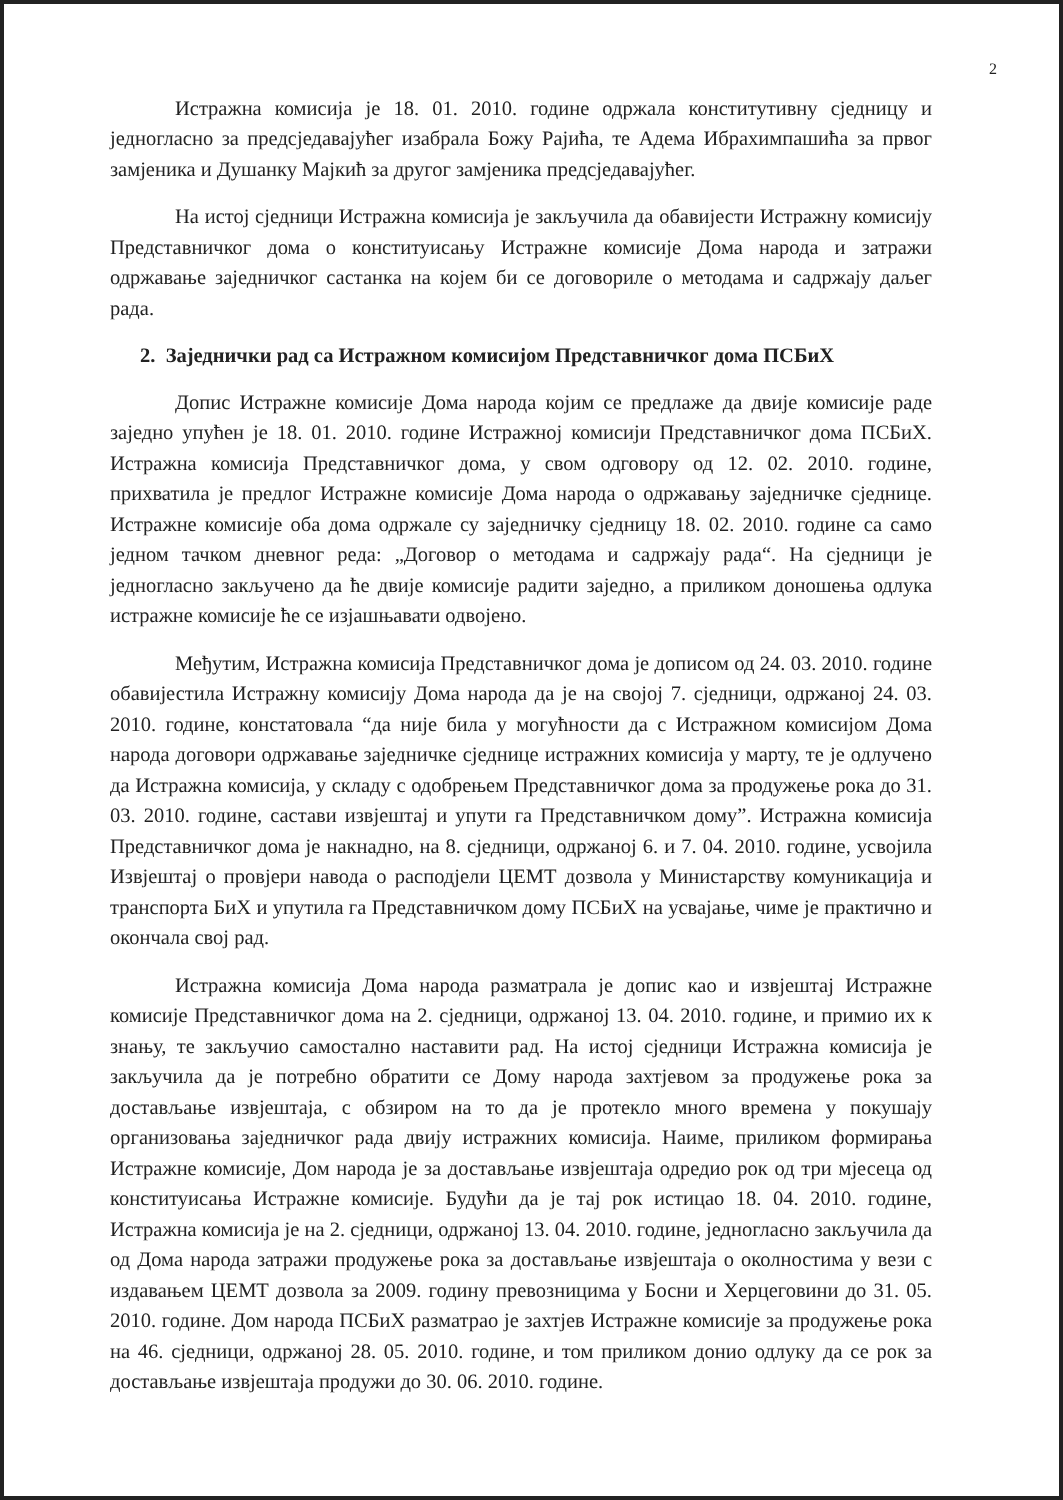2
Истражна комисија је 18. 01. 2010. године одржала конститутивну сједницу и једногласно за предсједавајућег изабрала Божу Рајића, те Адема Ибрахимпашића за првог замјеника и Душанку Мајкић за другог замјеника предсједавајућег.
На истој сједници Истражна комисија је закључила да обавијести Истражну комисију Представничког дома о конституисању Истражне комисије Дома народа и затражи одржавање заједничког састанка на којем би се договориле о методама и садржају даљег рада.
2. Заједнички рад са Истражном комисијом Представничког дома ПСБиХ
Допис Истражне комисије Дома народа којим се предлаже да двије комисије раде заједно упућен је 18. 01. 2010. године Истражној комисији Представничког дома ПСБиХ. Истражна комисија Представничког дома, у свом одговору од 12. 02. 2010. године, прихватила је предлог Истражне комисије Дома народа о одржавању заједничке сједнице. Истражне комисије оба дома одржале су заједничку сједницу 18. 02. 2010. године са само једном тачком дневног реда: „Договор о методама и садржају рада“. На сједници је једногласно закључено да ће двије комисије радити заједно, а приликом доношења одлука истражне комисије ће се изјашњавати одвојено.
Међутим, Истражна комисија Представничког дома је дописом од 24. 03. 2010. године обавијестила Истражну комисију Дома народа да је на својој 7. сједници, одржаној 24. 03. 2010. године, констатовала “да није била у могућности да с Истражном комисијом Дома народа договори одржавање заједничке сједнице истражних комисија у марту, те је одлучено да Истражна комисија, у складу с одобрењем Представничког дома за продужење рока до 31. 03. 2010. године, састави извјештај и упути га Представничком дому”. Истражна комисија Представничког дома је накнадно, на 8. сједници, одржаној 6. и 7. 04. 2010. године, усвојила Извјештај о провјери навода о расподјели ЦЕМТ дозвола у Министарству комуникација и транспорта БиХ и упутила га Представничком дому ПСБиХ на усвајање, чиме је практично и окончала свој рад.
Истражна комисија Дома народа разматрала је допис као и извјештај Истражне комисије Представничког дома на 2. сједници, одржаној 13. 04. 2010. године, и примио их к знању, те закључио самостално наставити рад. На истој сједници Истражна комисија је закључила да је потребно обратити се Дому народа захтјевом за продужење рока за достављање извјештаја, с обзиром на то да је протекло много времена у покушају организовања заједничког рада двију истражних комисија. Наиме, приликом формирања Истражне комисије, Дом народа је за достављање извјештаја одредио рок од три мјесеца од конституисања Истражне комисије. Будући да је тај рок истицао 18. 04. 2010. године, Истражна комисија је на 2. сједници, одржаној 13. 04. 2010. године, једногласно закључила да од Дома народа затражи продужење рока за достављање извјештаја о околностима у вези с издавањем ЦЕМТ дозвола за 2009. годину превозницима у Босни и Херцеговини до 31. 05. 2010. године. Дом народа ПСБиХ разматрао је захтјев Истражне комисије за продужење рока на 46. сједници, одржаној 28. 05. 2010. године, и том приликом донио одлуку да се рок за достављање извјештаја продужи до 30. 06. 2010. године.